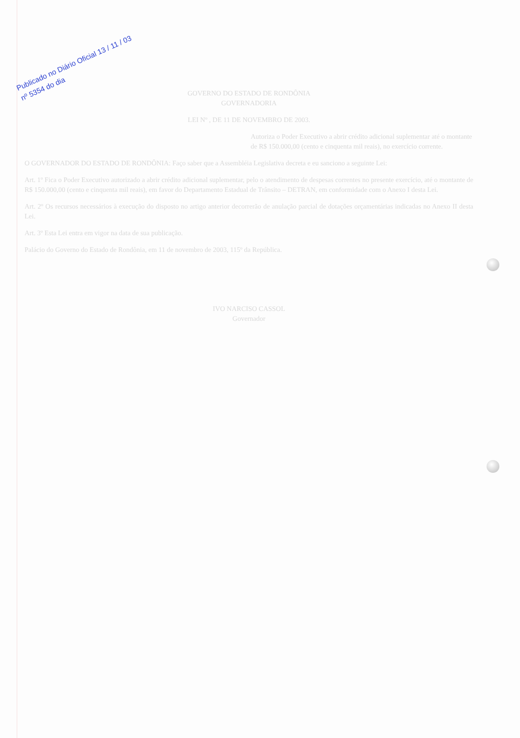Publicado no Diário Oficial 13 / 11 / 03
nº 5354 do dia
GOVERNO DO ESTADO DE RONDÔNIA
GOVERNADORIA
LEI Nº , DE 11 DE NOVEMBRO DE 2003.
Autoriza o Poder Executivo a abrir crédito adicional suplementar até o montante de R$ 150.000,00 (cento e cinquenta mil reais), no exercício corrente.
O GOVERNADOR DO ESTADO DE RONDÔNIA: Faço saber que a Assembléia Legislativa decreta e eu sanciono a seguinte Lei:
Art. 1º Fica o Poder Executivo autorizado a abrir crédito adicional suplementar, pelo o atendimento de despesas correntes no presente exercício, até o montante de R$ 150.000,00 (cento e cinquenta mil reais), em favor do Departamento Estadual de Trânsito – DETRAN, em conformidade com o Anexo I desta Lei.
Art. 2º Os recursos necessários à execução do disposto no artigo anterior decorrerão de anulação parcial de dotações orçamentárias indicadas no Anexo II desta Lei.
Art. 3º Esta Lei entra em vigor na data de sua publicação.
Palácio do Governo do Estado de Rondônia, em 11 de novembro de 2003, 115º da República.
IVO NARCISO CASSOL
Governador